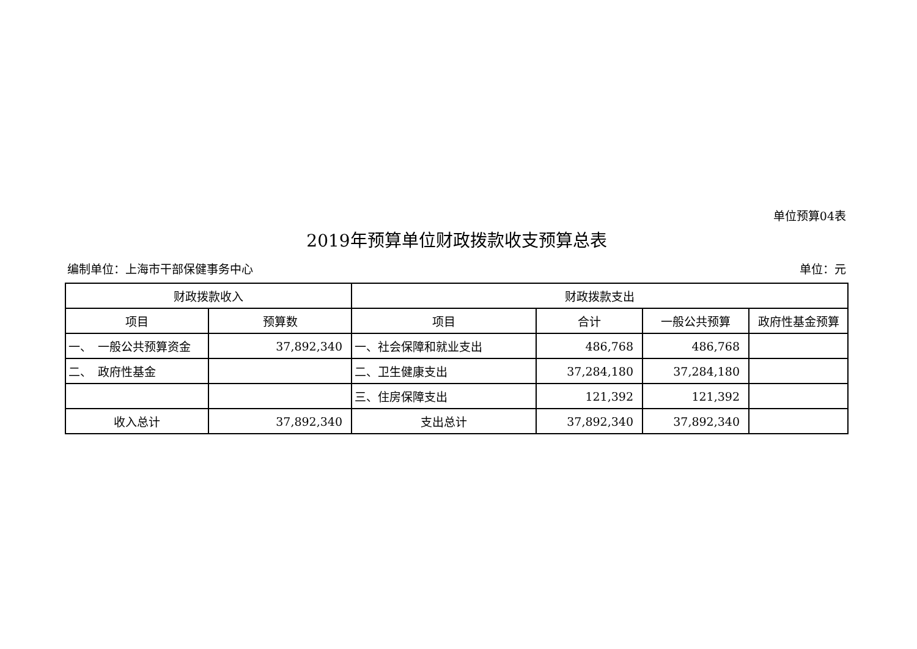单位预算04表
2019年预算单位财政拨款收支预算总表
编制单位：上海市干部保健事务中心 单位：元
| 财政拨款收入 | | 财政拨款支出 | | | |
| --- | --- | --- | --- | --- | --- |
| 项目 | 预算数 | 项目 | 合计 | 一般公共预算 | 政府性基金预算 |
| 一、 一般公共预算资金 | 37,892,340 | 一、社会保障和就业支出 | 486,768 | 486,768 | |
| 二、 政府性基金 | | 二、卫生健康支出 | 37,284,180 | 37,284,180 | |
| | | 三、住房保障支出 | 121,392 | 121,392 | |
| 收入总计 | 37,892,340 | 支出总计 | 37,892,340 | 37,892,340 | |